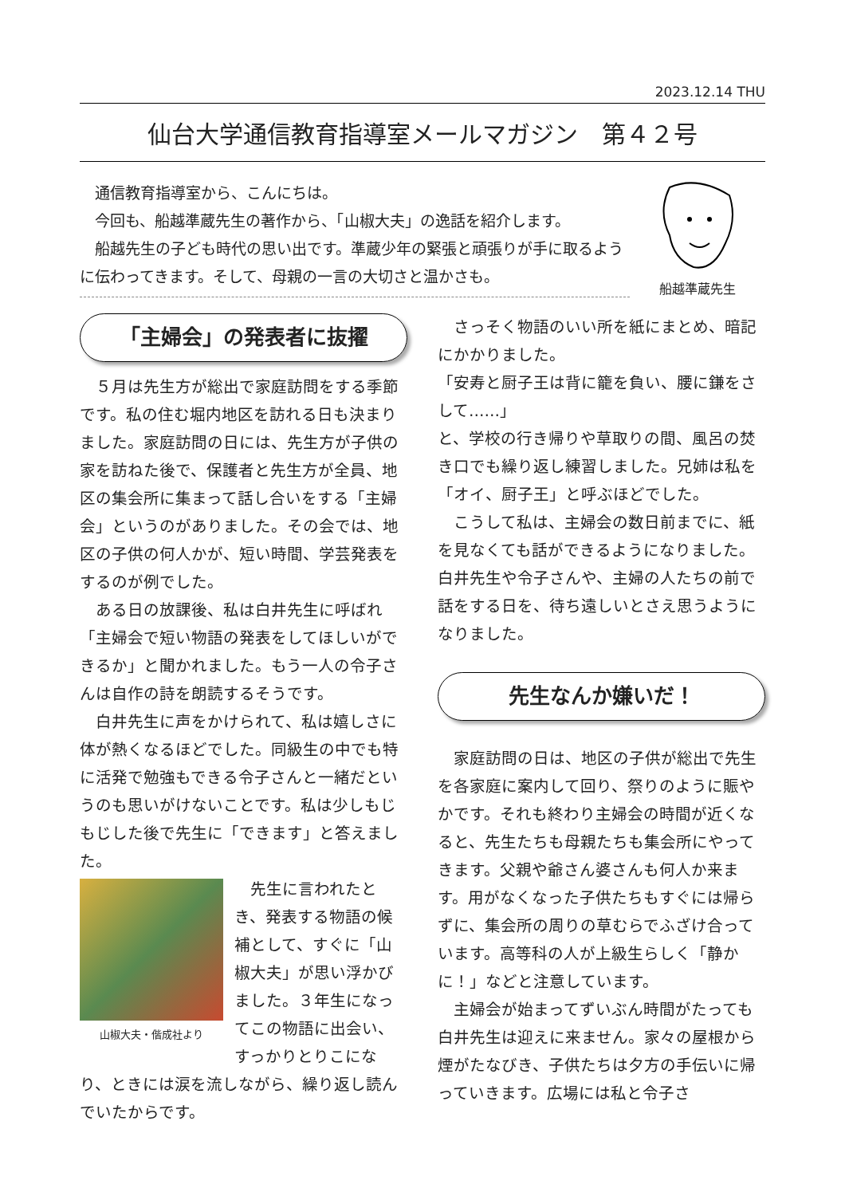2023.12.14 THU
仙台大学通信教育指導室メールマガジン　第４２号
通信教育指導室から、こんにちは。
今回も、船越準蔵先生の著作から、「山椒大夫」の逸話を紹介します。
船越先生の子ども時代の思い出です。準蔵少年の緊張と頑張りが手に取るように伝わってきます。そして、母親の一言の大切さと温かさも。
船越準蔵先生
「主婦会」の発表者に抜擢
５月は先生方が総出で家庭訪問をする季節です。私の住む堀内地区を訪れる日も決まりました。家庭訪問の日には、先生方が子供の家を訪ねた後で、保護者と先生方が全員、地区の集会所に集まって話し合いをする「主婦会」というのがありました。その会では、地区の子供の何人かが、短い時間、学芸発表をするのが例でした。
ある日の放課後、私は白井先生に呼ばれ「主婦会で短い物語の発表をしてほしいができるか」と聞かれました。もう一人の令子さんは自作の詩を朗読するそうです。
白井先生に声をかけられて、私は嬉しさに体が熱くなるほどでした。同級生の中でも特に活発で勉強もできる令子さんと一緒だというのも思いがけないことです。私は少しもじもじした後で先生に「できます」と答えました。
山椒大夫・偕成社より
先生に言われたとき、発表する物語の候補として、すぐに「山椒大夫」が思い浮かびました。３年生になってこの物語に出会い、すっかりとりこになり、ときには涙を流しながら、繰り返し読んでいたからです。
さっそく物語のいい所を紙にまとめ、暗記にかかりました。
「安寿と厨子王は背に籠を負い、腰に鎌をさして……」
と、学校の行き帰りや草取りの間、風呂の焚き口でも繰り返し練習しました。兄姉は私を「オイ、厨子王」と呼ぶほどでした。
こうして私は、主婦会の数日前までに、紙を見なくても話ができるようになりました。白井先生や令子さんや、主婦の人たちの前で話をする日を、待ち遠しいとさえ思うようになりました。
先生なんか嫌いだ！
家庭訪問の日は、地区の子供が総出で先生を各家庭に案内して回り、祭りのように賑やかです。それも終わり主婦会の時間が近くなると、先生たちも母親たちも集会所にやってきます。父親や爺さん婆さんも何人か来ます。用がなくなった子供たちもすぐには帰らずに、集会所の周りの草むらでふざけ合っています。高等科の人が上級生らしく「静かに！」などと注意しています。
主婦会が始まってずいぶん時間がたっても白井先生は迎えに来ません。家々の屋根から煙がたなびき、子供たちは夕方の手伝いに帰っていきます。広場には私と令子さ